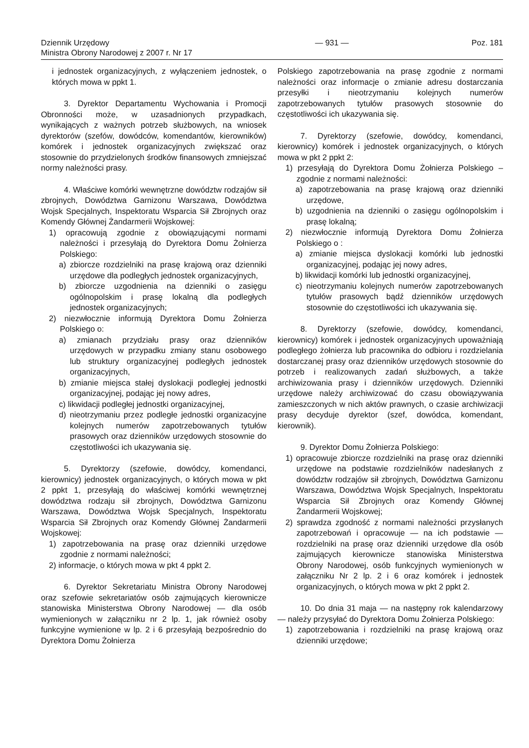Dziennik Urzędowy
Ministra Obrony Narodowej z 2007 r. Nr 17
— 931 — Poz. 181
i jednostek organizacyjnych, z wyłączeniem jednostek, o których mowa w ppkt 1.
3. Dyrektor Departamentu Wychowania i Promocji Obronności może, w uzasadnionych przypadkach, wynikających z ważnych potrzeb służbowych, na wniosek dyrektorów (szefów, dowódców, komendantów, kierowników) komórek i jednostek organizacyjnych zwiększać oraz stosownie do przydzielonych środków finansowych zmniejszać normy należności prasy.
4. Właściwe komórki wewnętrzne dowództw rodzajów sił zbrojnych, Dowództwa Garnizonu Warszawa, Dowództwa Wojsk Specjalnych, Inspektoratu Wsparcia Sił Zbrojnych oraz Komendy Głównej Żandarmerii Wojskowej:
1) opracowują zgodnie z obowiązującymi normami należności i przesyłają do Dyrektora Domu Żołnierza Polskiego:
a) zbiorcze rozdzielniki na prasę krajową oraz dzienniki urzędowe dla podległych jednostek organizacyjnych,
b) zbiorcze uzgodnienia na dzienniki o zasięgu ogólnopolskim i prasę lokalną dla podległych jednostek organizacyjnych;
2) niezwłocznie informują Dyrektora Domu Żołnierza Polskiego o:
a) zmianach przydziału prasy oraz dzienników urzędowych w przypadku zmiany stanu osobowego lub struktury organizacyjnej podległych jednostek organizacyjnych,
b) zmianie miejsca stałej dyslokacji podległej jednostki organizacyjnej, podając jej nowy adres,
c) likwidacji podległej jednostki organizacyjnej,
d) nieotrzymaniu przez podległe jednostki organizacyjne kolejnych numerów zapotrzebowanych tytułów prasowych oraz dzienników urzędowych stosownie do częstotliwości ich ukazywania się.
5. Dyrektorzy (szefowie, dowódcy, komendanci, kierownicy) jednostek organizacyjnych, o których mowa w pkt 2 ppkt 1, przesyłają do właściwej komórki wewnętrznej dowództwa rodzaju sił zbrojnych, Dowództwa Garnizonu Warszawa, Dowództwa Wojsk Specjalnych, Inspektoratu Wsparcia Sił Zbrojnych oraz Komendy Głównej Żandarmerii Wojskowej:
1) zapotrzebowania na prasę oraz dzienniki urzędowe zgodnie z normami należności;
2) informacje, o których mowa w pkt 4 ppkt 2.
6. Dyrektor Sekretariatu Ministra Obrony Narodowej oraz szefowie sekretariatów osób zajmujących kierownicze stanowiska Ministerstwa Obrony Narodowej — dla osób wymienionych w załączniku nr 2 lp. 1, jak również osoby funkcyjne wymienione w lp. 2 i 6 przesyłają bezpośrednio do Dyrektora Domu Żołnierza
Polskiego zapotrzebowania na prasę zgodnie z normami należności oraz informacje o zmianie adresu dostarczania przesyłki i nieotrzymaniu kolejnych numerów zapotrzebowanych tytułów prasowych stosownie do częstotliwości ich ukazywania się.
7. Dyrektorzy (szefowie, dowódcy, komendanci, kierownicy) komórek i jednostek organizacyjnych, o których mowa w pkt 2 ppkt 2:
1) przesyłają do Dyrektora Domu Żołnierza Polskiego – zgodnie z normami należności:
a) zapotrzebowania na prasę krajową oraz dzienniki urzędowe,
b) uzgodnienia na dzienniki o zasięgu ogólnopolskim i prasę lokalną;
2) niezwłocznie informują Dyrektora Domu Żołnierza Polskiego o :
a) zmianie miejsca dyslokacji komórki lub jednostki organizacyjnej, podając jej nowy adres,
b) likwidacji komórki lub jednostki organizacyjnej,
c) nieotrzymaniu kolejnych numerów zapotrzebowanych tytułów prasowych bądź dzienników urzędowych stosownie do częstotliwości ich ukazywania się.
8. Dyrektorzy (szefowie, dowódcy, komendanci, kierownicy) komórek i jednostek organizacyjnych upoważniają podległego żołnierza lub pracownika do odbioru i rozdzielania dostarczanej prasy oraz dzienników urzędowych stosownie do potrzeb i realizowanych zadań służbowych, a także archiwizowania prasy i dzienników urzędowych. Dzienniki urzędowe należy archiwizować do czasu obowiązywania zamieszczonych w nich aktów prawnych, o czasie archiwizacji prasy decyduje dyrektor (szef, dowódca, komendant, kierownik).
9. Dyrektor Domu Żołnierza Polskiego:
1) opracowuje zbiorcze rozdzielniki na prasę oraz dzienniki urzędowe na podstawie rozdzielników nadesłanych z dowództw rodzajów sił zbrojnych, Dowództwa Garnizonu Warszawa, Dowództwa Wojsk Specjalnych, Inspektoratu Wsparcia Sił Zbrojnych oraz Komendy Głównej Żandarmerii Wojskowej;
2) sprawdza zgodność z normami należności przysłanych zapotrzebowań i opracowuje — na ich podstawie — rozdzielniki na prasę oraz dzienniki urzędowe dla osób zajmujących kierownicze stanowiska Ministerstwa Obrony Narodowej, osób funkcyjnych wymienionych w załączniku Nr 2 lp. 2 i 6 oraz komórek i jednostek organizacyjnych, o których mowa w pkt 2 ppkt 2.
10. Do dnia 31 maja — na następny rok kalendarzowy — należy przysyłać do Dyrektora Domu Żołnierza Polskiego:
1) zapotrzebowania i rozdzielniki na prasę krajową oraz dzienniki urzędowe;